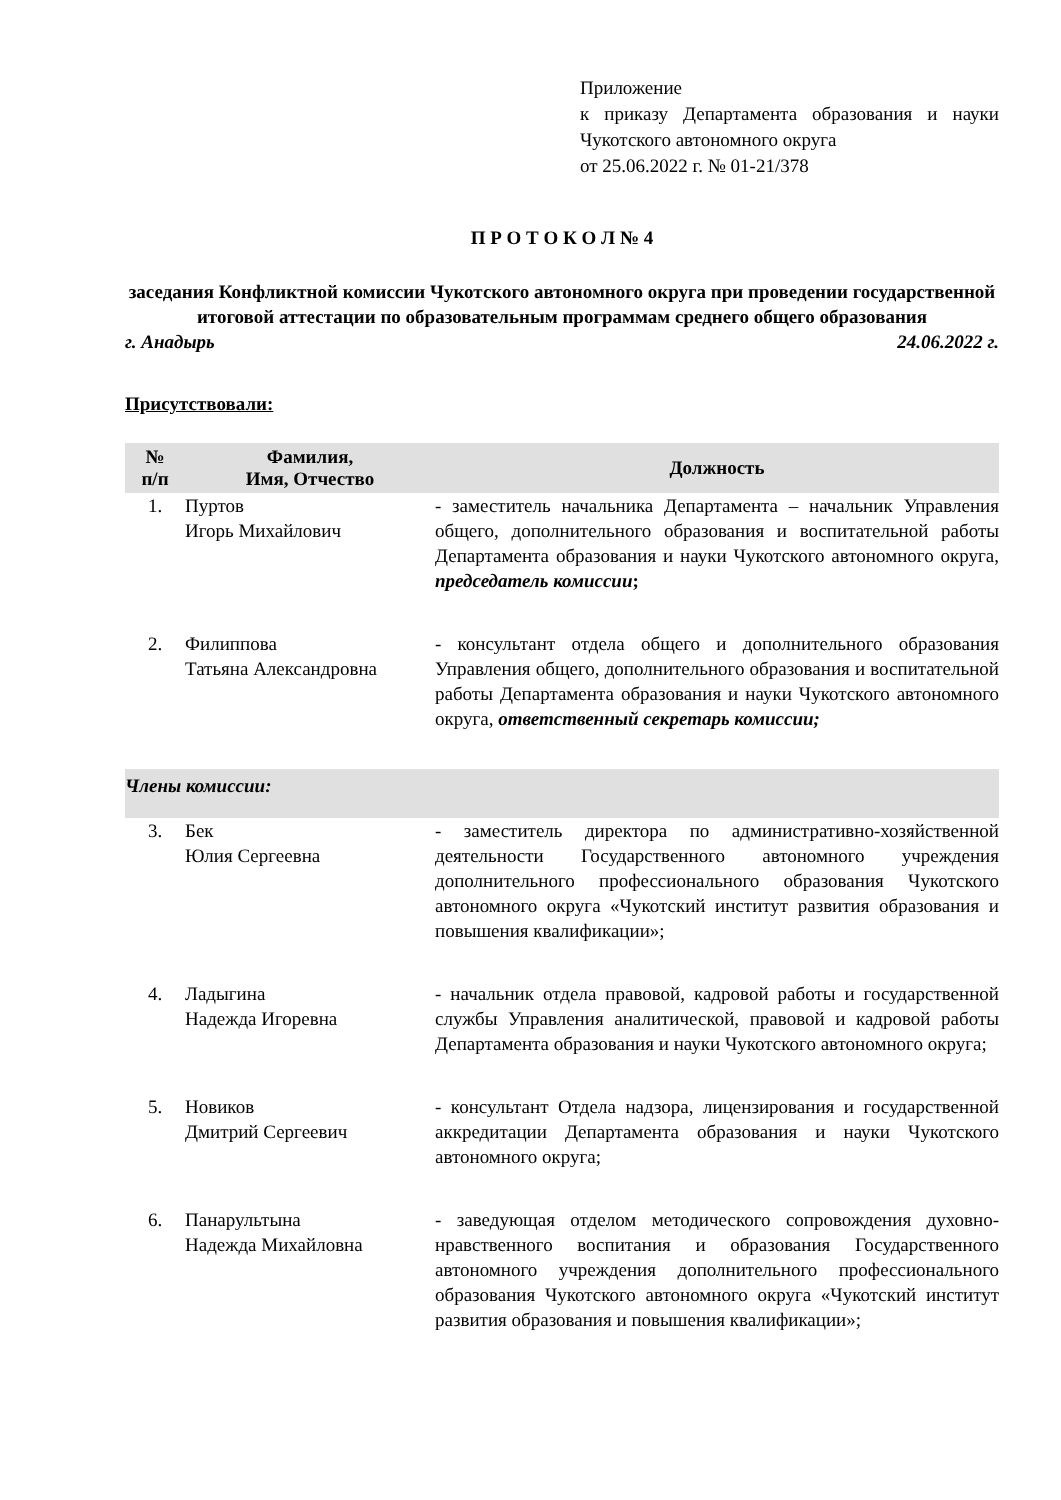Приложение
к приказу Департамента образования и науки Чукотского автономного округа
от 25.06.2022 г. № 01-21/378
П Р О Т О К О Л № 4
заседания Конфликтной комиссии Чукотского автономного округа при проведении государственной итоговой аттестации по образовательным программам среднего общего образования
г. Анадырь 24.06.2022 г.
Присутствовали:
| № п/п | Фамилия, Имя, Отчество | Должность |
| --- | --- | --- |
| 1. | Пуртов Игорь Михайлович | - заместитель начальника Департамента – начальник Управления общего, дополнительного образования и воспитательной работы Департамента образования и науки Чукотского автономного округа, председатель комиссии ; |
| 2. | Филиппова Татьяна Александровна | - консультант отдела общего и дополнительного образования Управления общего, дополнительного образования и воспитательной работы Департамента образования и науки Чукотского автономного округа, ответственный секретарь комиссии; |
| Члены комиссии: | | |
| 3. | Бек Юлия Сергеевна | - заместитель директора по административно-хозяйственной деятельности Государственного автономного учреждения дополнительного профессионального образования Чукотского автономного округа «Чукотский институт развития образования и повышения квалификации»; |
| 4. | Ладыгина Надежда Игоревна | - начальник отдела правовой, кадровой работы и государственной службы Управления аналитической, правовой и кадровой работы Департамента образования и науки Чукотского автономного округа; |
| 5. | Новиков Дмитрий Сергеевич | - консультант Отдела надзора, лицензирования и государственной аккредитации Департамента образования и науки Чукотского автономного округа; |
| 6. | Панарультына Надежда Михайловна | - заведующая отделом методического сопровождения духовно-нравственного воспитания и образования Государственного автономного учреждения дополнительного профессионального образования Чукотского автономного округа «Чукотский институт развития образования и повышения квалификации»; |